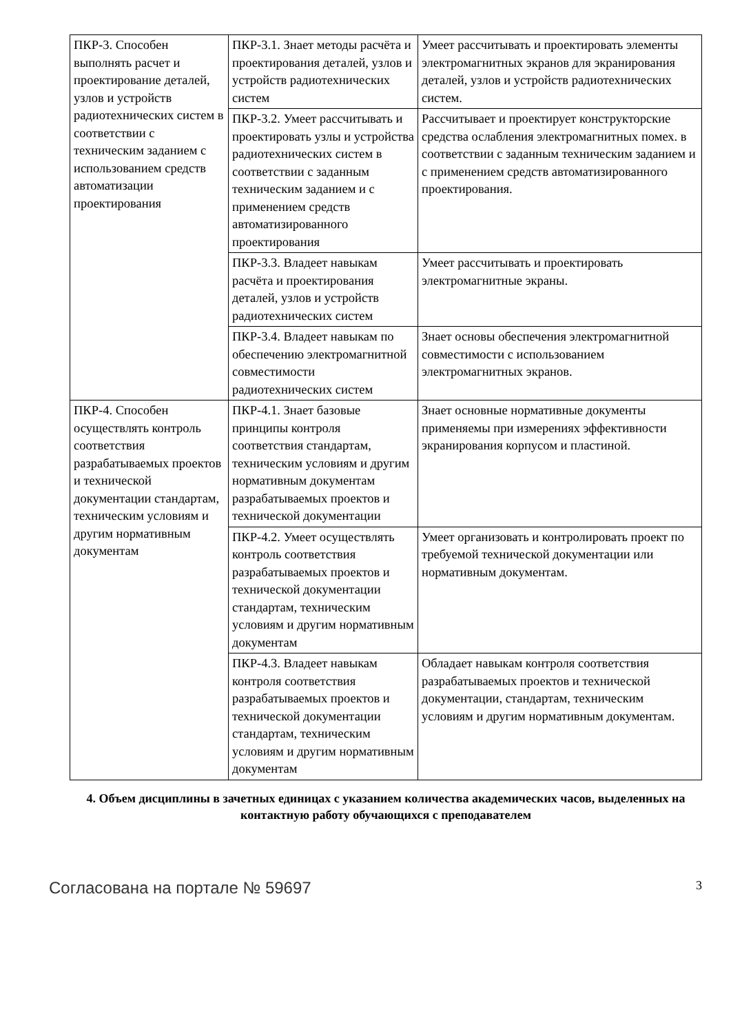| ПКР-3. Способен выполнять расчет и проектирование деталей, узлов и устройств радиотехнических систем в соответствии с техническим заданием с использованием средств автоматизации проектирования | ПКР-3.1. Знает методы расчёта и проектирования деталей, узлов и устройств радиотехнических систем | Умеет рассчитывать и проектировать элементы электромагнитных экранов для экранирования деталей, узлов и устройств радиотехнических систем. |
| | ПКР-3.2. Умеет рассчитывать и проектировать узлы и устройства радиотехнических систем в соответствии с заданным техническим заданием и с применением средств автоматизированного проектирования | Рассчитывает и проектирует конструкторские средства ослабления электромагнитных помех. в соответствии с заданным техническим заданием и с применением средств автоматизированного проектирования. |
| | ПКР-3.3. Владеет навыкам расчёта и проектирования деталей, узлов и устройств радиотехнических систем | Умеет рассчитывать и проектировать электромагнитные экраны. |
| | ПКР-3.4. Владеет навыкам по обеспечению электромагнитной совместимости радиотехнических систем | Знает основы обеспечения электромагнитной совместимости с использованием электромагнитных экранов. |
| ПКР-4. Способен осуществлять контроль соответствия разрабатываемых проектов и технической документации стандартам, техническим условиям и другим нормативным документам | ПКР-4.1. Знает базовые принципы контроля соответствия стандартам, техническим условиям и другим нормативным документам разрабатываемых проектов и технической документации | Знает основные нормативные документы применяемы при измерениях эффективности экранирования корпусом и пластиной. |
| | ПКР-4.2. Умеет осуществлять контроль соответствия разрабатываемых проектов и технической документации стандартам, техническим условиям и другим нормативным документам | Умеет организовать и контролировать проект по требуемой технической документации или нормативным документам. |
| | ПКР-4.3. Владеет навыкам контроля соответствия разрабатываемых проектов и технической документации стандартам, техническим условиям и другим нормативным документам | Обладает навыкам контроля соответствия разрабатываемых проектов и технической документации, стандартам, техническим условиям и другим нормативным документам. |
4. Объем дисциплины в зачетных единицах с указанием количества академических часов, выделенных на контактную работу обучающихся с преподавателем
Согласована на портале № 59697 3